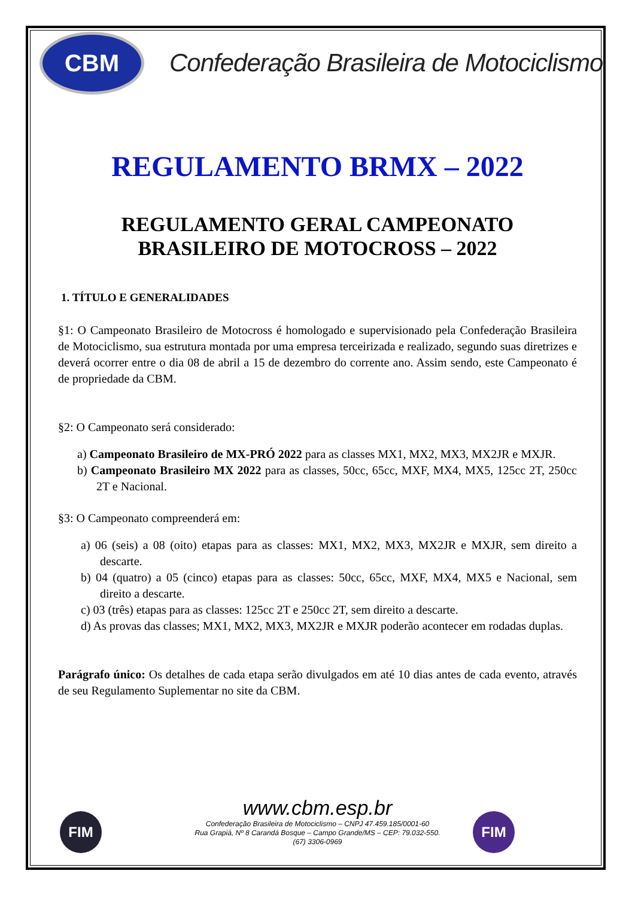CBM
Confederação Brasileira de Motociclismo
REGULAMENTO BRMX – 2022
REGULAMENTO GERAL CAMPEONATO
BRASILEIRO DE MOTOCROSS – 2022
1. TÍTULO E GENERALIDADES
§1: O Campeonato Brasileiro de Motocross é homologado e supervisionado pela Confederação Brasileira de Motociclismo, sua estrutura montada por uma empresa terceirizada e realizado, segundo suas diretrizes e deverá ocorrer entre o dia 08 de abril a 15 de dezembro do corrente ano. Assim sendo, este Campeonato é de propriedade da CBM.
§2: O Campeonato será considerado:
a) Campeonato Brasileiro de MX-PRÓ 2022 para as classes MX1, MX2, MX3, MX2JR e MXJR.
b) Campeonato Brasileiro MX 2022 para as classes, 50cc, 65cc, MXF, MX4, MX5, 125cc 2T, 250cc 2T e Nacional.
§3: O Campeonato compreenderá em:
a) 06 (seis) a 08 (oito) etapas para as classes: MX1, MX2, MX3, MX2JR e MXJR, sem direito a descarte.
b) 04 (quatro) a 05 (cinco) etapas para as classes: 50cc, 65cc, MXF, MX4, MX5 e Nacional, sem direito a descarte.
c) 03 (três) etapas para as classes: 125cc 2T e 250cc 2T, sem direito a descarte.
d) As provas das classes; MX1, MX2, MX3, MX2JR e MXJR poderão acontecer em rodadas duplas.
Parágrafo único: Os detalhes de cada etapa serão divulgados em até 10 dias antes de cada evento, através de seu Regulamento Suplementar no site da CBM.
FIM FIM
www.cbm.esp.br
Confederação Brasileira de Motociclismo – CNPJ 47.459.185/0001-60
Rua Grapiá, Nº 8 Carandá Bosque – Campo Grande/MS – CEP: 79.032-550.
(67) 3306-0969